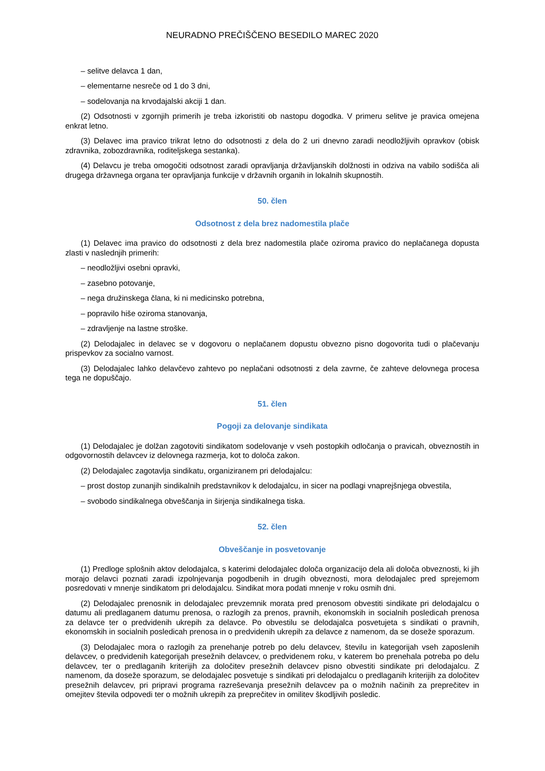NEURADNO PREČIŠČENO BESEDILO MAREC 2020
– selitve delavca 1 dan,
– elementarne nesreče od 1 do 3 dni,
– sodelovanja na krvodajalski akciji 1 dan.
(2) Odsotnosti v zgornjih primerih je treba izkoristiti ob nastopu dogodka. V primeru selitve je pravica omejena enkrat letno.
(3) Delavec ima pravico trikrat letno do odsotnosti z dela do 2 uri dnevno zaradi neodložljivih opravkov (obisk zdravnika, zobozdravnika, roditeljskega sestanka).
(4) Delavcu je treba omogočiti odsotnost zaradi opravljanja državljanskih dolžnosti in odziva na vabilo sodišča ali drugega državnega organa ter opravljanja funkcije v državnih organih in lokalnih skupnostih.
50. člen
Odsotnost z dela brez nadomestila plače
(1) Delavec ima pravico do odsotnosti z dela brez nadomestila plače oziroma pravico do neplačanega dopusta zlasti v naslednjih primerih:
– neodložljivi osebni opravki,
– zasebno potovanje,
– nega družinskega člana, ki ni medicinsko potrebna,
– popravilo hiše oziroma stanovanja,
– zdravljenje na lastne stroške.
(2) Delodajalec in delavec se v dogovoru o neplačanem dopustu obvezno pisno dogovorita tudi o plačevanju prispevkov za socialno varnost.
(3) Delodajalec lahko delavčevo zahtevo po neplačani odsotnosti z dela zavrne, če zahteve delovnega procesa tega ne dopuščajo.
51. člen
Pogoji za delovanje sindikata
(1) Delodajalec je dolžan zagotoviti sindikatom sodelovanje v vseh postopkih odločanja o pravicah, obveznostih in odgovornostih delavcev iz delovnega razmerja, kot to določa zakon.
(2) Delodajalec zagotavlja sindikatu, organiziranem pri delodajalcu:
– prost dostop zunanjih sindikalnih predstavnikov k delodajalcu, in sicer na podlagi vnaprejšnjega obvestila,
– svobodo sindikalnega obveščanja in širjenja sindikalnega tiska.
52. člen
Obveščanje in posvetovanje
(1) Predloge splošnih aktov delodajalca, s katerimi delodajalec določa organizacijo dela ali določa obveznosti, ki jih morajo delavci poznati zaradi izpolnjevanja pogodbenih in drugih obveznosti, mora delodajalec pred sprejemom posredovati v mnenje sindikatom pri delodajalcu. Sindikat mora podati mnenje v roku osmih dni.
(2) Delodajalec prenosnik in delodajalec prevzemnik morata pred prenosom obvestiti sindikate pri delodajalcu o datumu ali predlaganem datumu prenosa, o razlogih za prenos, pravnih, ekonomskih in socialnih posledicah prenosa za delavce ter o predvidenih ukrepih za delavce. Po obvestilu se delodajalca posvetujeta s sindikati o pravnih, ekonomskih in socialnih posledicah prenosa in o predvidenih ukrepih za delavce z namenom, da se doseže sporazum.
(3) Delodajalec mora o razlogih za prenehanje potreb po delu delavcev, številu in kategorijah vseh zaposlenih delavcev, o predvidenih kategorijah presežnih delavcev, o predvidenem roku, v katerem bo prenehala potreba po delu delavcev, ter o predlaganih kriterijih za določitev presežnih delavcev pisno obvestiti sindikate pri delodajalcu. Z namenom, da doseže sporazum, se delodajalec posvetuje s sindikati pri delodajalcu o predlaganih kriterijih za določitev presežnih delavcev, pri pripravi programa razreševanja presežnih delavcev pa o možnih načinih za preprečitev in omejitev števila odpovedi ter o možnih ukrepih za preprečitev in omilitev škodljivih posledic.